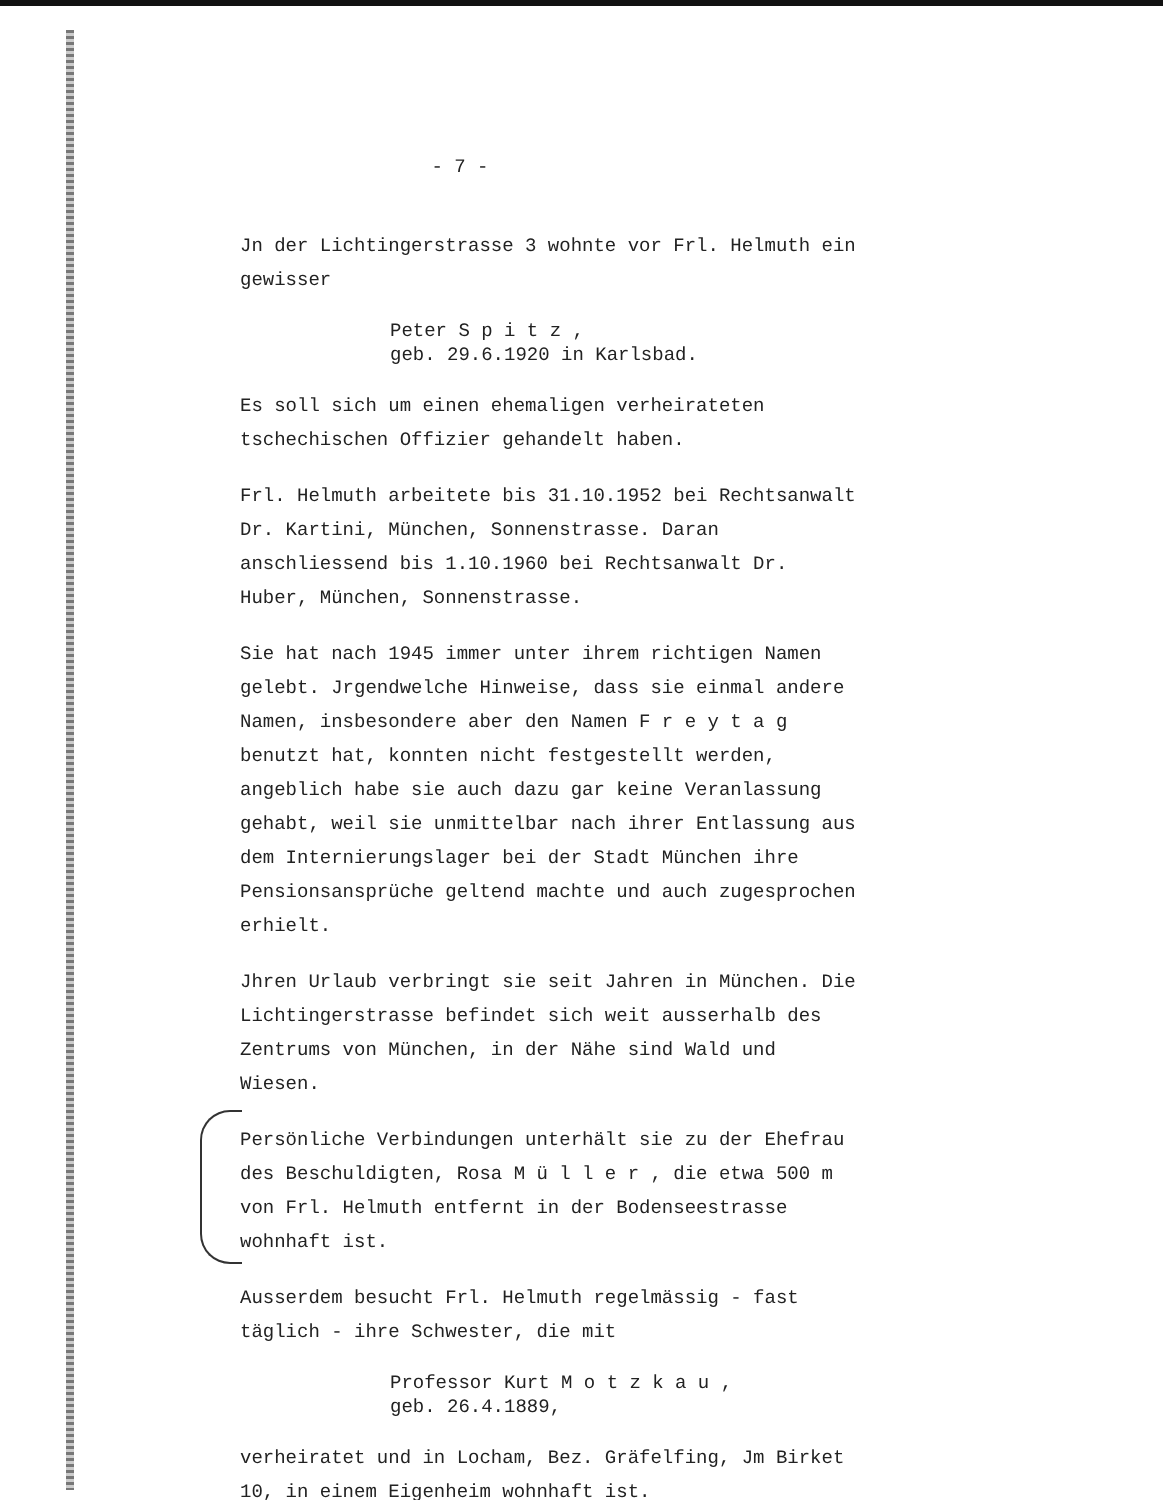- 7 -
Jn der Lichtingerstrasse 3 wohnte vor Frl. Helmuth ein gewisser
Peter S p i t z ,
geb. 29.6.1920 in Karlsbad.
Es soll sich um einen ehemaligen verheirateten tschechischen Offizier gehandelt haben.
Frl. Helmuth arbeitete bis 31.10.1952 bei Rechtsanwalt Dr. Kartini, München, Sonnenstrasse. Daran anschliessend bis 1.10.1960 bei Rechtsanwalt Dr. Huber, München, Sonnenstrasse.
Sie hat nach 1945 immer unter ihrem richtigen Namen gelebt. Jrgendwelche Hinweise, dass sie einmal andere Namen, insbesondere aber den Namen F r e y t a g benutzt hat, konnten nicht festgestellt werden, angeblich habe sie auch dazu gar keine Veranlassung gehabt, weil sie unmittelbar nach ihrer Entlassung aus dem Internierungslager bei der Stadt München ihre Pensionsansprüche geltend machte und auch zugesprochen erhielt.
Jhren Urlaub verbringt sie seit Jahren in München. Die Lichtingerstrasse befindet sich weit ausserhalb des Zentrums von München, in der Nähe sind Wald und Wiesen.
Persönliche Verbindungen unterhält sie zu der Ehefrau des Beschuldigten, Rosa M ü l l e r , die etwa 500 m von Frl. Helmuth entfernt in der Bodenseestrasse wohnhaft ist.
Ausserdem besucht Frl. Helmuth regelmässig - fast täglich - ihre Schwester, die mit
Professor Kurt M o t z k a u ,
geb. 26.4.1889,
verheiratet und in Locham, Bez. Gräfelfing, Jm Birket 10, in einem Eigenheim wohnhaft ist.